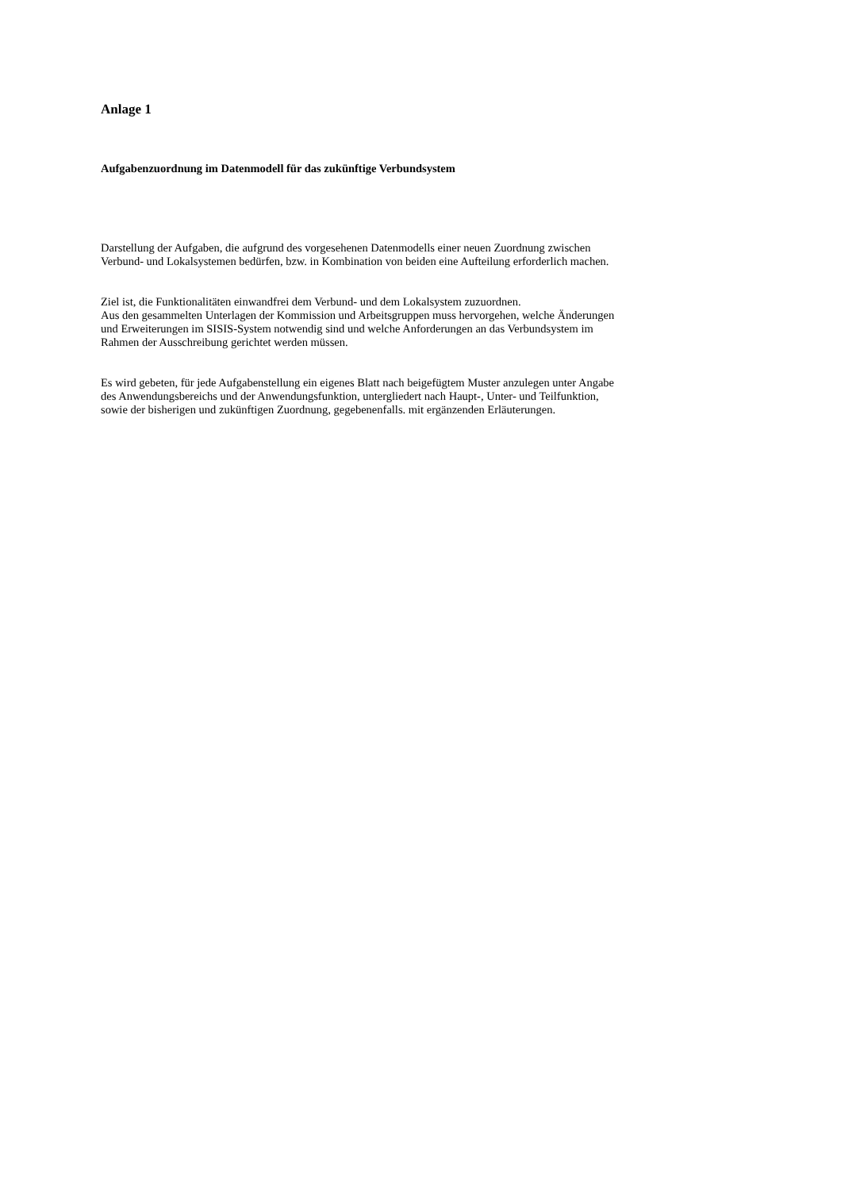Anlage 1
Aufgabenzuordnung im Datenmodell für das zukünftige Verbundsystem
Darstellung der Aufgaben, die aufgrund des vorgesehenen Datenmodells einer neuen Zuordnung zwischen
Verbund- und Lokalsystemen bedürfen, bzw. in Kombination von beiden eine Aufteilung erforderlich machen.
Ziel ist, die Funktionalitäten einwandfrei dem Verbund- und dem Lokalsystem zuzuordnen.
Aus den gesammelten Unterlagen der Kommission und Arbeitsgruppen muss hervorgehen, welche Änderungen
und Erweiterungen im SISIS-System notwendig sind und welche Anforderungen an das Verbundsystem im
Rahmen der Ausschreibung gerichtet werden müssen.
Es wird gebeten, für jede Aufgabenstellung ein eigenes Blatt nach beigefügtem Muster anzulegen unter Angabe
des Anwendungsbereichs und der Anwendungsfunktion, untergliedert nach Haupt-, Unter- und Teilfunktion,
sowie der bisherigen und zukünftigen Zuordnung, gegebenenfalls. mit ergänzenden Erläuterungen.